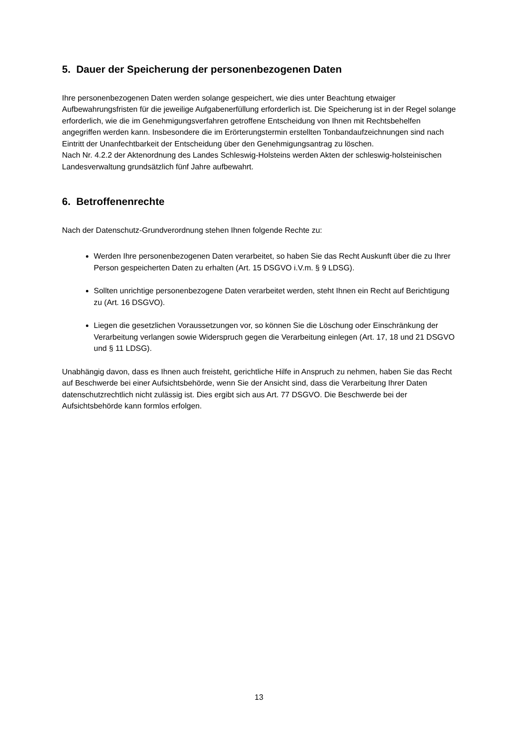5. Dauer der Speicherung der personenbezogenen Daten
Ihre personenbezogenen Daten werden solange gespeichert, wie dies unter Beachtung etwaiger Aufbewahrungsfristen für die jeweilige Aufgabenerfüllung erforderlich ist. Die Speicherung ist in der Regel solange erforderlich, wie die im Genehmigungsverfahren getroffene Entscheidung von Ihnen mit Rechtsbehelfen angegriffen werden kann. Insbesondere die im Erörterungstermin erstellten Tonbandaufzeichnungen sind nach Eintritt der Unanfechtbarkeit der Entscheidung über den Genehmigungsantrag zu löschen.
Nach Nr. 4.2.2 der Aktenordnung des Landes Schleswig-Holsteins werden Akten der schleswig-holsteinischen Landesverwaltung grundsätzlich fünf Jahre aufbewahrt.
6. Betroffenenrechte
Nach der Datenschutz-Grundverordnung stehen Ihnen folgende Rechte zu:
Werden Ihre personenbezogenen Daten verarbeitet, so haben Sie das Recht Auskunft über die zu Ihrer Person gespeicherten Daten zu erhalten (Art. 15 DSGVO i.V.m. § 9 LDSG).
Sollten unrichtige personenbezogene Daten verarbeitet werden, steht Ihnen ein Recht auf Berichtigung zu (Art. 16 DSGVO).
Liegen die gesetzlichen Voraussetzungen vor, so können Sie die Löschung oder Einschränkung der Verarbeitung verlangen sowie Widerspruch gegen die Verarbeitung einlegen (Art. 17, 18 und 21 DSGVO und § 11 LDSG).
Unabhängig davon, dass es Ihnen auch freisteht, gerichtliche Hilfe in Anspruch zu nehmen, haben Sie das Recht auf Beschwerde bei einer Aufsichtsbehörde, wenn Sie der Ansicht sind, dass die Verarbeitung Ihrer Daten datenschutzrechtlich nicht zulässig ist. Dies ergibt sich aus Art. 77 DSGVO. Die Beschwerde bei der Aufsichtsbehörde kann formlos erfolgen.
13